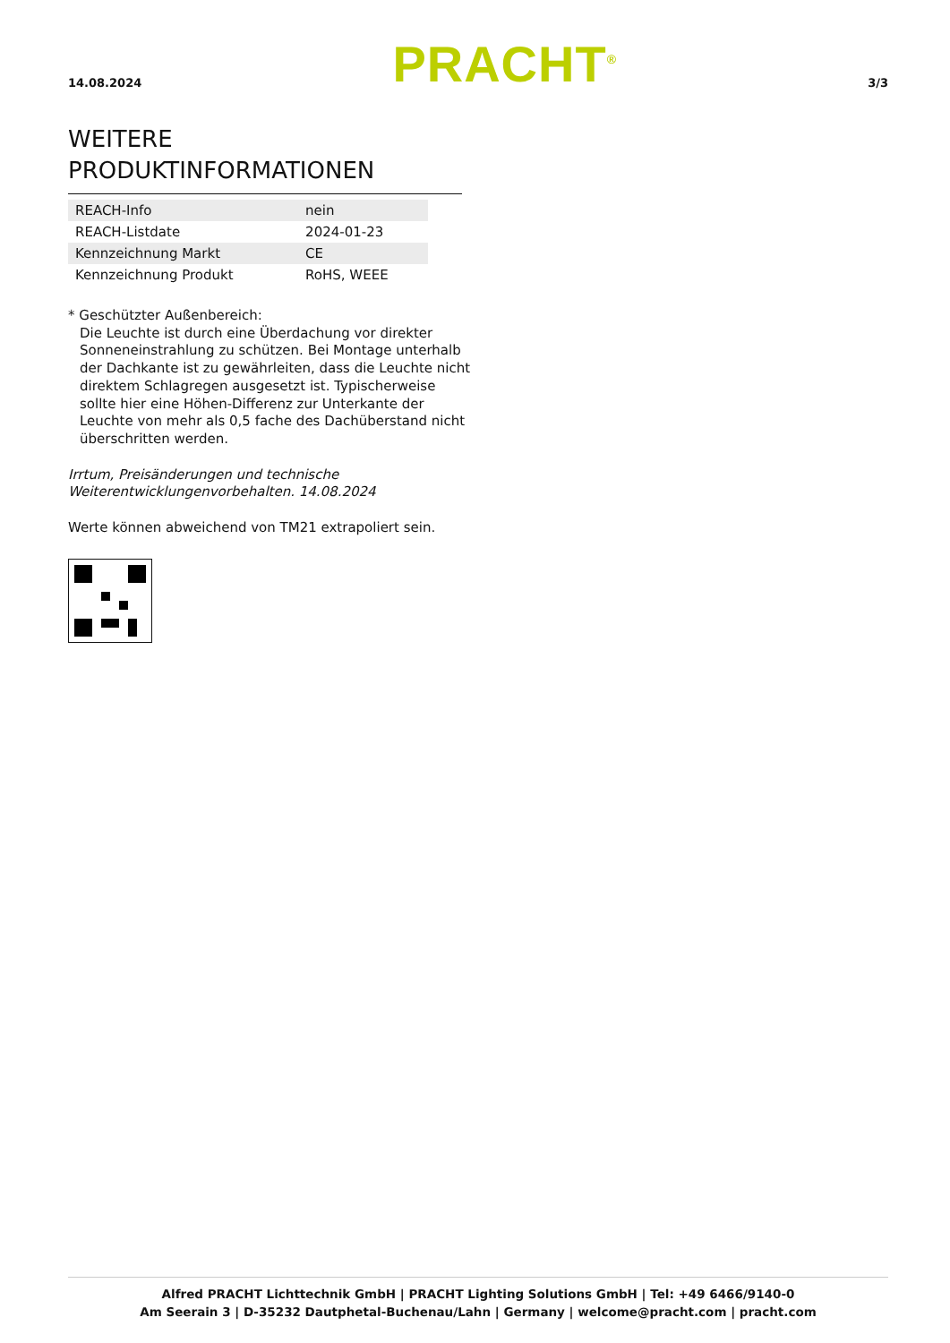14.08.2024 PRACHT<sup>®</sup> 3/3
WEITERE PRODUKTINFORMATIONEN
| REACH-Info | nein |
| REACH-Listdate | 2024-01-23 |
| Kennzeichnung Markt | CE |
| Kennzeichnung Produkt | RoHS, WEEE |
* Geschützter Außenbereich:
Die Leuchte ist durch eine Überdachung vor direkter Sonneneinstrahlung zu schützen. Bei Montage unterhalb der Dachkante ist zu gewährleiten, dass die Leuchte nicht direktem Schlagregen ausgesetzt ist. Typischerweise sollte hier eine Höhen-Differenz zur Unterkante der Leuchte von mehr als 0,5 fache des Dachüberstand nicht überschritten werden.
Irrtum, Preisänderungen und technische Weiterentwicklungenvorbehalten. 14.08.2024
Werte können abweichend von TM21 extrapoliert sein.
Alfred PRACHT Lichttechnik GmbH | PRACHT Lighting Solutions GmbH | Tel: +49 6466/9140-0
Am Seerain 3 | D-35232 Dautphetal-Buchenau/Lahn | Germany | welcome@pracht.com | pracht.com